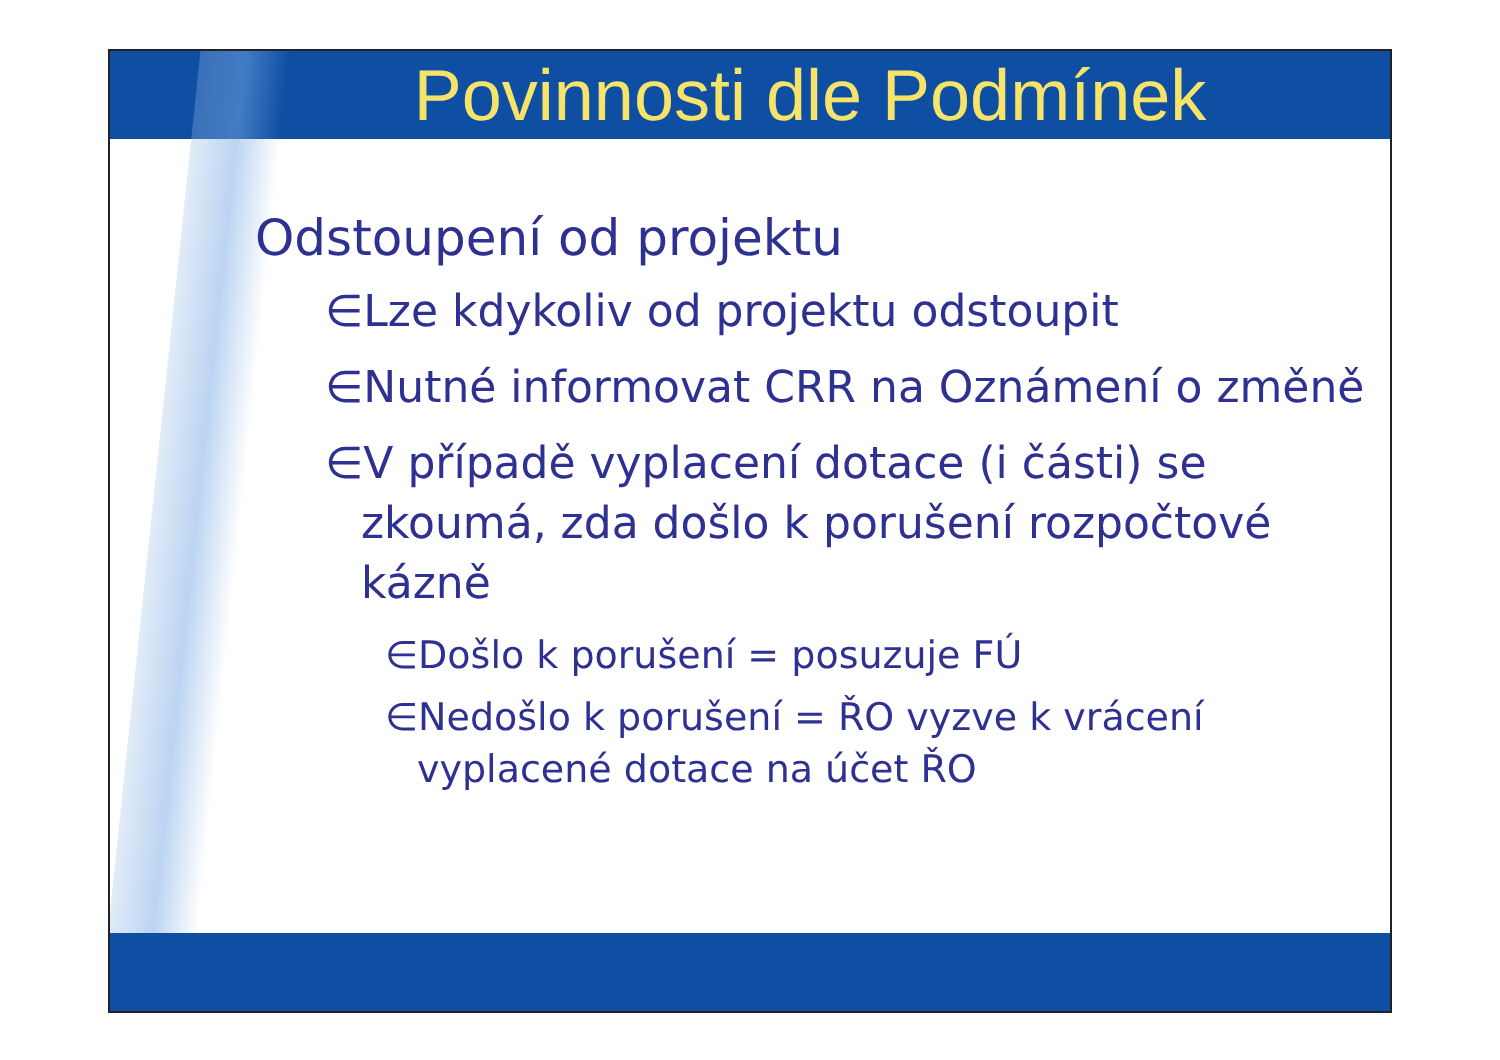Povinnosti dle Podmínek
Odstoupení od projektu
∈Lze kdykoliv od projektu odstoupit
∈Nutné informovat CRR na Oznámení o změně
∈V případě vyplacení dotace (i části) se zkoumá, zda došlo k porušení rozpočtové kázně
∈Došlo k porušení = posuzuje FÚ
∈Nedošlo k porušení = ŘO vyzve k vrácení vyplacené dotace na účet ŘO